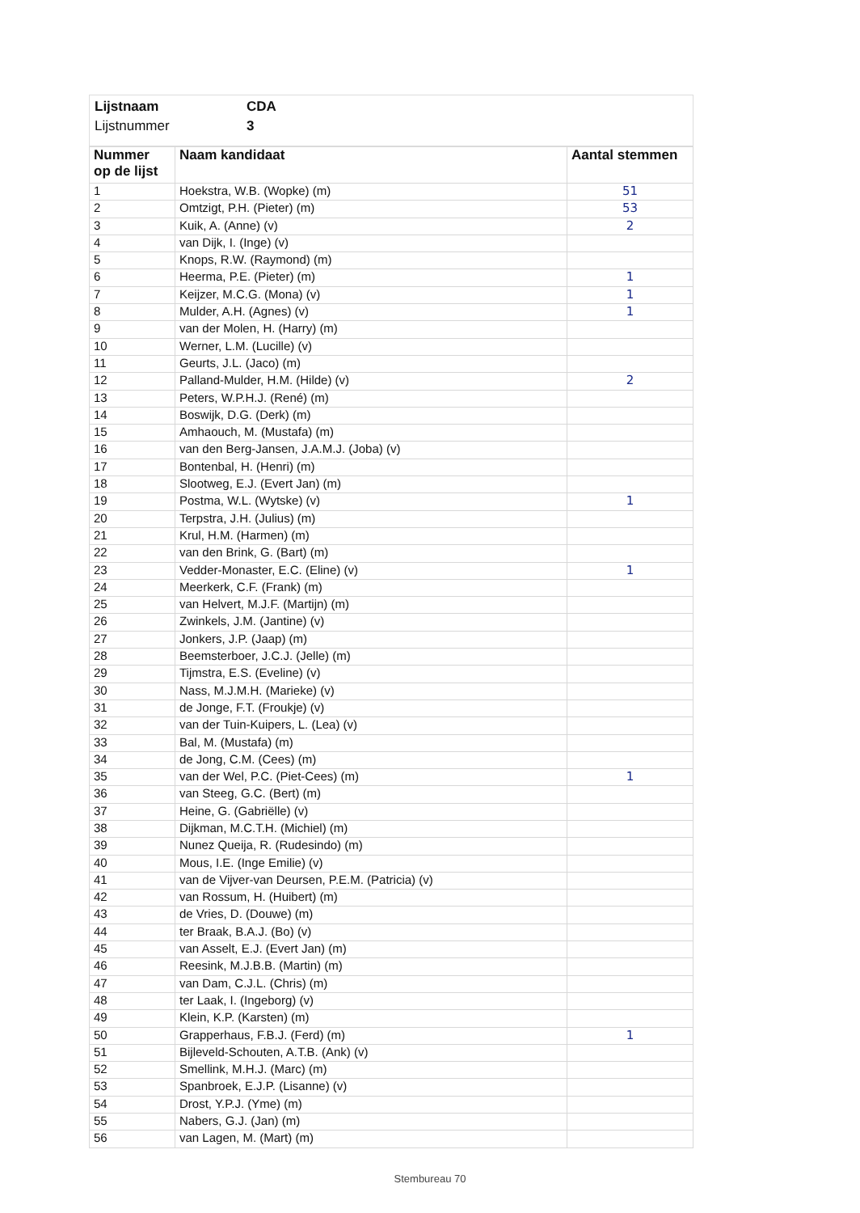Lijstnaam CDA
Lijstnummer 3
| Nummer op de lijst | Naam kandidaat | Aantal stemmen |
| --- | --- | --- |
| 1 | Hoekstra, W.B. (Wopke) (m) | 51 |
| 2 | Omtzigt, P.H. (Pieter) (m) | 53 |
| 3 | Kuik, A. (Anne) (v) | 2 |
| 4 | van Dijk, I. (Inge) (v) | |
| 5 | Knops, R.W. (Raymond) (m) | |
| 6 | Heerma, P.E. (Pieter) (m) | 1 |
| 7 | Keijzer, M.C.G. (Mona) (v) | 1 |
| 8 | Mulder, A.H. (Agnes) (v) | 1 |
| 9 | van der Molen, H. (Harry) (m) | |
| 10 | Werner, L.M. (Lucille) (v) | |
| 11 | Geurts, J.L. (Jaco) (m) | |
| 12 | Palland-Mulder, H.M. (Hilde) (v) | 2 |
| 13 | Peters, W.P.H.J. (René) (m) | |
| 14 | Boswijk, D.G. (Derk) (m) | |
| 15 | Amhaouch, M. (Mustafa) (m) | |
| 16 | van den Berg-Jansen, J.A.M.J. (Joba) (v) | |
| 17 | Bontenbal, H. (Henri) (m) | |
| 18 | Slootweg, E.J. (Evert Jan) (m) | |
| 19 | Postma, W.L. (Wytske) (v) | 1 |
| 20 | Terpstra, J.H. (Julius) (m) | |
| 21 | Krul, H.M. (Harmen) (m) | |
| 22 | van den Brink, G. (Bart) (m) | |
| 23 | Vedder-Monaster, E.C. (Eline) (v) | 1 |
| 24 | Meerkerk, C.F. (Frank) (m) | |
| 25 | van Helvert, M.J.F. (Martijn) (m) | |
| 26 | Zwinkels, J.M. (Jantine) (v) | |
| 27 | Jonkers, J.P. (Jaap) (m) | |
| 28 | Beemsterboer, J.C.J. (Jelle) (m) | |
| 29 | Tijmstra, E.S. (Eveline) (v) | |
| 30 | Nass, M.J.M.H. (Marieke) (v) | |
| 31 | de Jonge, F.T. (Froukje) (v) | |
| 32 | van der Tuin-Kuipers, L. (Lea) (v) | |
| 33 | Bal, M. (Mustafa) (m) | |
| 34 | de Jong, C.M. (Cees) (m) | |
| 35 | van der Wel, P.C. (Piet-Cees) (m) | 1 |
| 36 | van Steeg, G.C. (Bert) (m) | |
| 37 | Heine, G. (Gabriëlle) (v) | |
| 38 | Dijkman, M.C.T.H. (Michiel) (m) | |
| 39 | Nunez Queija, R. (Rudesindo) (m) | |
| 40 | Mous, I.E. (Inge Emilie) (v) | |
| 41 | van de Vijver-van Deursen, P.E.M. (Patricia) (v) | |
| 42 | van Rossum, H. (Huibert) (m) | |
| 43 | de Vries, D. (Douwe) (m) | |
| 44 | ter Braak, B.A.J. (Bo) (v) | |
| 45 | van Asselt, E.J. (Evert Jan) (m) | |
| 46 | Reesink, M.J.B.B. (Martin) (m) | |
| 47 | van Dam, C.J.L. (Chris) (m) | |
| 48 | ter Laak, I. (Ingeborg) (v) | |
| 49 | Klein, K.P. (Karsten) (m) | |
| 50 | Grapperhaus, F.B.J. (Ferd) (m) | 1 |
| 51 | Bijleveld-Schouten, A.T.B. (Ank) (v) | |
| 52 | Smellink, M.H.J. (Marc) (m) | |
| 53 | Spanbroek, E.J.P. (Lisanne) (v) | |
| 54 | Drost, Y.P.J. (Yme) (m) | |
| 55 | Nabers, G.J. (Jan) (m) | |
| 56 | van Lagen, M. (Mart) (m) | |
Stembureau 70